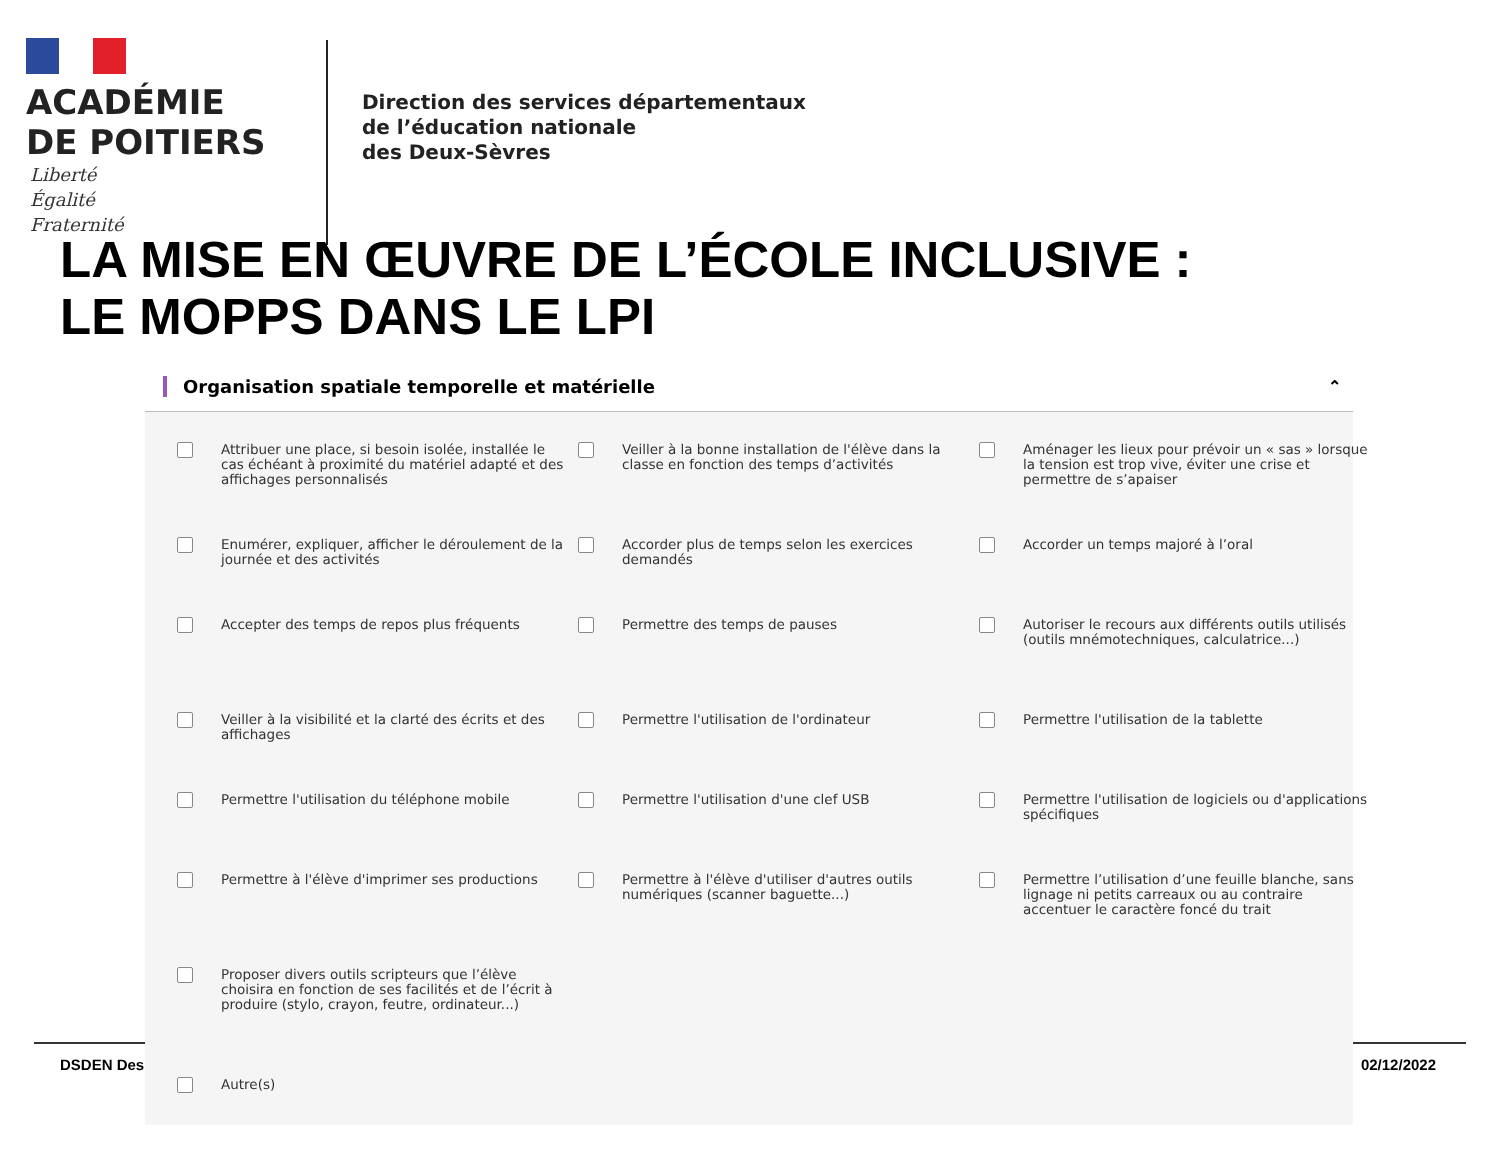ACADÉMIE
DE POITIERS
Liberté
Égalité
Fraternité
Direction des services départementaux
de l’éducation nationale
des Deux-Sèvres
LA MISE EN ŒUVRE DE L’ÉCOLE INCLUSIVE :
LE MOPPS DANS LE LPI
DSDEN Des 02/12/2022
Organisation spatiale temporelle et matérielle ⌃
Attribuer une place, si besoin isolée, installée le cas échéant à proximité du matériel adapté et des affichages personnalisés
Veiller à la bonne installation de l'élève dans la classe en fonction des temps d’activités
Aménager les lieux pour prévoir un « sas » lorsque la tension est trop vive, éviter une crise et permettre de s’apaiser
Enumérer, expliquer, afficher le déroulement de la journée et des activités
Accorder plus de temps selon les exercices demandés
Accorder un temps majoré à l’oral
Accepter des temps de repos plus fréquents
Permettre des temps de pauses
Autoriser le recours aux différents outils utilisés (outils mnémotechniques, calculatrice...)
Veiller à la visibilité et la clarté des écrits et des affichages
Permettre l'utilisation de l'ordinateur
Permettre l'utilisation de la tablette
Permettre l'utilisation du téléphone mobile
Permettre l'utilisation d'une clef USB
Permettre l'utilisation de logiciels ou d'applications spécifiques
Permettre à l'élève d'imprimer ses productions
Permettre à l'élève d'utiliser d'autres outils numériques (scanner baguette...)
Permettre l’utilisation d’une feuille blanche, sans lignage ni petits carreaux ou au contraire accentuer le caractère foncé du trait
Proposer divers outils scripteurs que l’élève choisira en fonction de ses facilités et de l’écrit à produire (stylo, crayon, feutre, ordinateur...)
Autre(s)